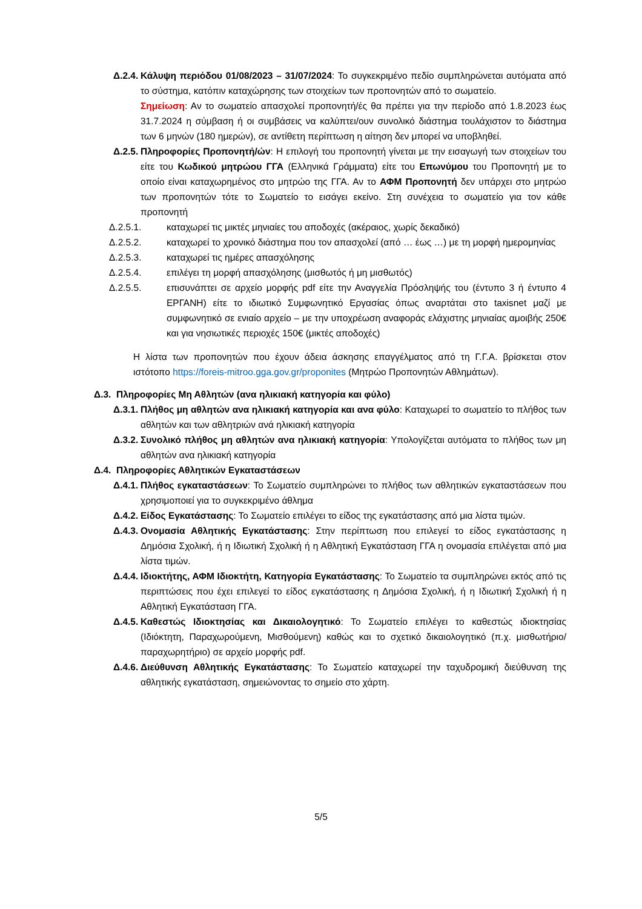Δ.2.4. Κάλυψη περιόδου 01/08/2023 – 31/07/2024: Το συγκεκριμένο πεδίο συμπληρώνεται αυτόματα από το σύστημα, κατόπιν καταχώρησης των στοιχείων των προπονητών από το σωματείο.
Σημείωση: Αν το σωματείο απασχολεί προπονητή/ές θα πρέπει για την περίοδο από 1.8.2023 έως 31.7.2024 η σύμβαση ή οι συμβάσεις να καλύπτει/ουν συνολικό διάστημα τουλάχιστον το διάστημα των 6 μηνών (180 ημερών), σε αντίθετη περίπτωση η αίτηση δεν μπορεί να υποβληθεί.
Δ.2.5. Πληροφορίες Προπονητή/ών: Η επιλογή του προπονητή γίνεται με την εισαγωγή των στοιχείων του είτε του Κωδικού μητρώου ΓΓΑ (Ελληνικά Γράμματα) είτε του Επωνύμου του Προπονητή με το οποίο είναι καταχωρημένος στο μητρώο της ΓΓΑ. Αν το ΑΦΜ Προπονητή δεν υπάρχει στο μητρώο των προπονητών τότε το Σωματείο το εισάγει εκείνο. Στη συνέχεια το σωματείο για τον κάθε προπονητή
Δ.2.5.1. καταχωρεί τις μικτές μηνιαίες του αποδοχές (ακέραιος, χωρίς δεκαδικό)
Δ.2.5.2. καταχωρεί το χρονικό διάστημα που τον απασχολεί (από … έως …) με τη μορφή ημερομηνίας
Δ.2.5.3. καταχωρεί τις ημέρες απασχόλησης
Δ.2.5.4. επιλέγει τη μορφή απασχόλησης (μισθωτός ή μη μισθωτός)
Δ.2.5.5. επισυνάπτει σε αρχείο μορφής pdf είτε την Αναγγελία Πρόσληψής του (έντυπο 3 ή έντυπο 4 ΕΡΓΑΝΗ) είτε το ιδιωτικό Συμφωνητικό Εργασίας όπως αναρτάται στο taxisnet μαζί με συμφωνητικό σε ενιαίο αρχείο – με την υποχρέωση αναφοράς ελάχιστης μηνιαίας αμοιβής 250€ και για νησιωτικές περιοχές 150€ (μικτές αποδοχές)
Η λίστα των προπονητών που έχουν άδεια άσκησης επαγγέλματος από τη Γ.Γ.Α. βρίσκεται στον ιστότοπο https://foreis-mitroo.gga.gov.gr/proponites (Μητρώο Προπονητών Αθλημάτων).
Δ.3. Πληροφορίες Μη Αθλητών (ανα ηλικιακή κατηγορία και φύλο)
Δ.3.1. Πλήθος μη αθλητών ανα ηλικιακή κατηγορία και ανα φύλο: Καταχωρεί το σωματείο το πλήθος των αθλητών και των αθλητριών ανά ηλικιακή κατηγορία
Δ.3.2. Συνολικό πλήθος μη αθλητών ανα ηλικιακή κατηγορία: Υπολογίζεται αυτόματα το πλήθος των μη αθλητών ανα ηλικιακή κατηγορία
Δ.4. Πληροφορίες Αθλητικών Εγκαταστάσεων
Δ.4.1. Πλήθος εγκαταστάσεων: Το Σωματείο συμπληρώνει το πλήθος των αθλητικών εγκαταστάσεων που χρησιμοποιεί για το συγκεκριμένο άθλημα
Δ.4.2. Είδος Εγκατάστασης: Το Σωματείο επιλέγει το είδος της εγκατάστασης από μια λίστα τιμών.
Δ.4.3. Ονομασία Αθλητικής Εγκατάστασης: Στην περίπτωση που επιλεγεί το είδος εγκατάστασης η Δημόσια Σχολική, ή η Ιδιωτική Σχολική ή η Αθλητική Εγκατάσταση ΓΓΑ η ονομασία επιλέγεται από μια λίστα τιμών.
Δ.4.4. Ιδιοκτήτης, ΑΦΜ Ιδιοκτήτη, Κατηγορία Εγκατάστασης: Το Σωματείο τα συμπληρώνει εκτός από τις περιπτώσεις που έχει επιλεγεί το είδος εγκατάστασης η Δημόσια Σχολική, ή η Ιδιωτική Σχολική ή η Αθλητική Εγκατάσταση ΓΓΑ.
Δ.4.5. Καθεστώς Ιδιοκτησίας και Δικαιολογητικό: Το Σωματείο επιλέγει το καθεστώς ιδιοκτησίας (Ιδιόκτητη, Παραχωρούμενη, Μισθούμενη) καθώς και το σχετικό δικαιολογητικό (π.χ. μισθωτήριο/παραχωρητήριο) σε αρχείο μορφής pdf.
Δ.4.6. Διεύθυνση Αθλητικής Εγκατάστασης: Το Σωματείο καταχωρεί την ταχυδρομική διεύθυνση της αθλητικής εγκατάσταση, σημειώνοντας το σημείο στο χάρτη.
5/5